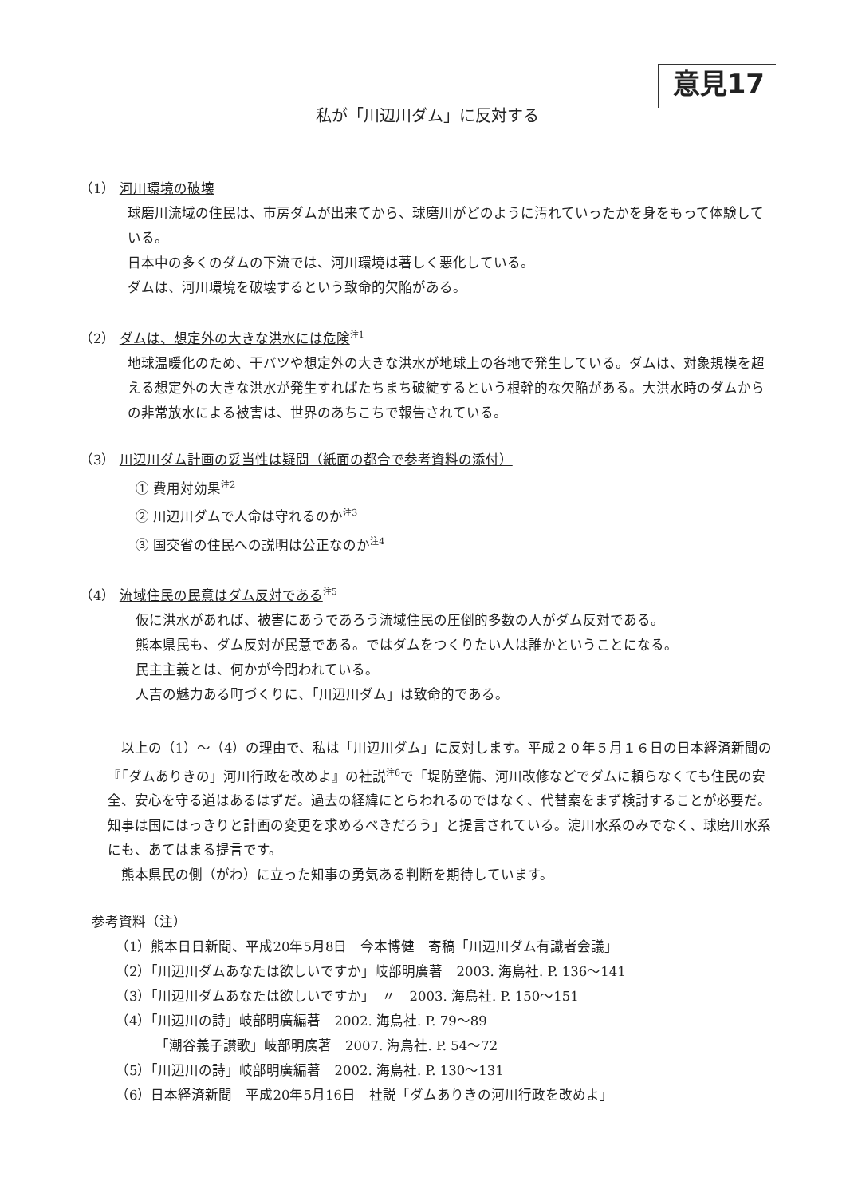意見17
私が「川辺川ダム」に反対する
（1） 河川環境の破壊
球磨川流域の住民は、市房ダムが出来てから、球磨川がどのように汚れていったかを身をもって体験している。
日本中の多くのダムの下流では、河川環境は著しく悪化している。
ダムは、河川環境を破壊するという致命的欠陥がある。
（2） ダムは、想定外の大きな洪水には危険<sup>注1</sup>
地球温暖化のため、干バツや想定外の大きな洪水が地球上の各地で発生している。ダムは、対象規模を超える想定外の大きな洪水が発生すればたちまち破綻するという根幹的な欠陥がある。大洪水時のダムからの非常放水による被害は、世界のあちこちで報告されている。
（3） 川辺川ダム計画の妥当性は疑問（紙面の都合で参考資料の添付）
① 費用対効果<sup>注2</sup>
② 川辺川ダムで人命は守れるのか<sup>注3</sup>
③ 国交省の住民への説明は公正なのか<sup>注4</sup>
（4） 流域住民の民意はダム反対である<sup>注5</sup>
仮に洪水があれば、被害にあうであろう流域住民の圧倒的多数の人がダム反対である。
熊本県民も、ダム反対が民意である。ではダムをつくりたい人は誰かということになる。
民主主義とは、何かが今問われている。
人吉の魅力ある町づくりに、「川辺川ダム」は致命的である。
以上の（1）～（4）の理由で、私は「川辺川ダム」に反対します。平成２０年５月１６日の日本経済新聞の『「ダムありきの」河川行政を改めよ』の社説<sup>注6</sup>で「堤防整備、河川改修などでダムに頼らなくても住民の安全、安心を守る道はあるはずだ。過去の経緯にとらわれるのではなく、代替案をまず検討することが必要だ。知事は国にはっきりと計画の変更を求めるべきだろう」と提言されている。淀川水系のみでなく、球磨川水系にも、あてはまる提言です。
熊本県民の側（がわ）に立った知事の勇気ある判断を期待しています。
参考資料（注）
（1）熊本日日新聞、平成20年5月8日　今本博健　寄稿「川辺川ダム有識者会議」
（2）「川辺川ダムあなたは欲しいですか」岐部明廣著　2003. 海鳥社. P. 136～141
（3）「川辺川ダムあなたは欲しいですか」　〃　2003. 海鳥社. P. 150～151
（4）「川辺川の詩」岐部明廣編著　2002. 海鳥社. P. 79～89
「潮谷義子讃歌」岐部明廣著　2007. 海鳥社. P. 54～72
（5）「川辺川の詩」岐部明廣編著　2002. 海鳥社. P. 130～131
（6）日本経済新聞　平成20年5月16日　社説「ダムありきの河川行政を改めよ」